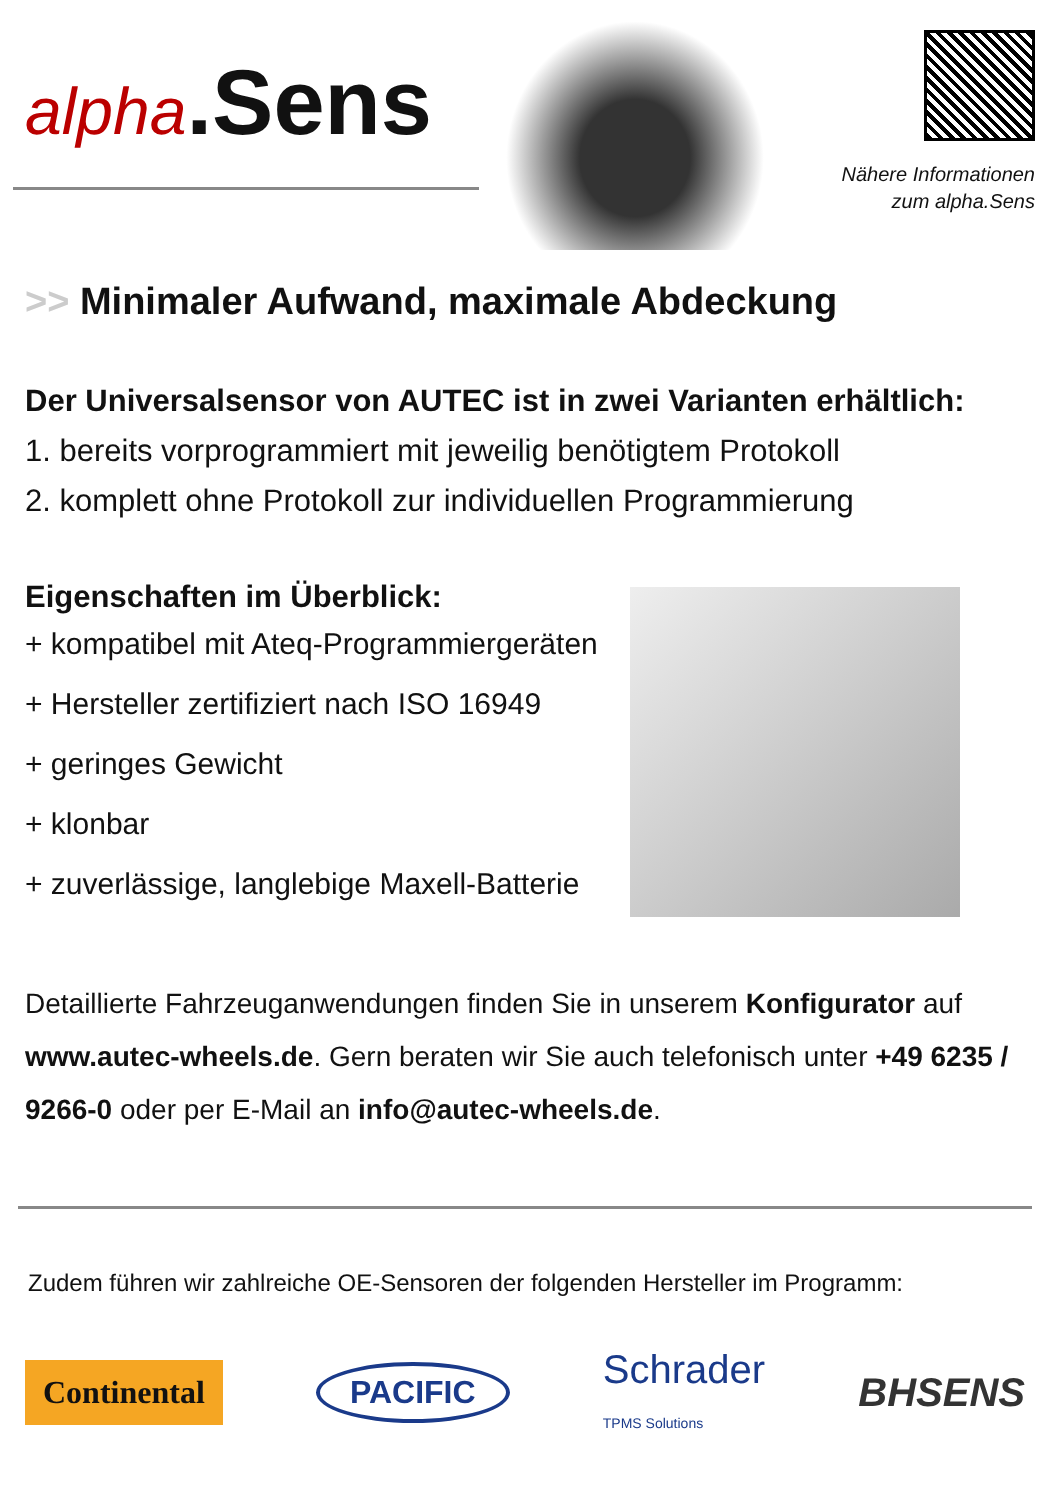alpha.Sens
Nähere Informationen
zum alpha.Sens
>> Minimaler Aufwand, maximale Abdeckung
Der Universalsensor von AUTEC ist in zwei Varianten erhältlich:
1. bereits vorprogrammiert mit jeweilig benötigtem Protokoll
2. komplett ohne Protokoll zur individuellen Programmierung
Eigenschaften im Überblick:
+ kompatibel mit Ateq-Programmiergeräten
+ Hersteller zertifiziert nach ISO 16949
+ geringes Gewicht
+ klonbar
+ zuverlässige, langlebige Maxell-Batterie
Detaillierte Fahrzeuganwendungen finden Sie in unserem Konfigurator auf www.autec-wheels.de. Gern beraten wir Sie auch telefonisch unter +49 6235 / 9266-0 oder per E-Mail an info@autec-wheels.de.
Zudem führen wir zahlreiche OE-Sensoren der folgenden Hersteller im Programm:
Continental
PACIFIC
Schrader
TPMS Solutions
BHSENS